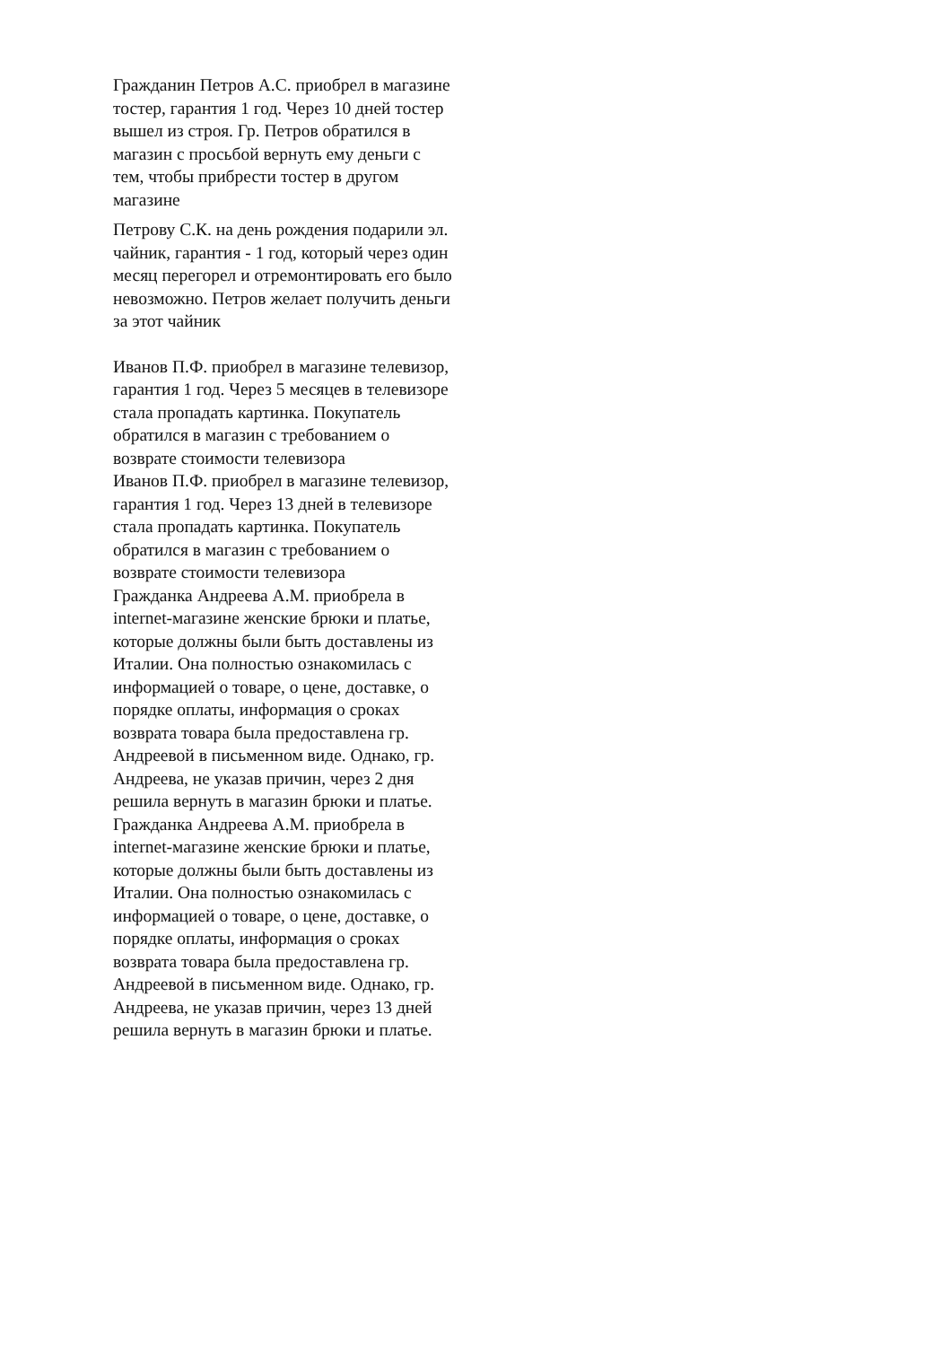Гражданин Петров А.С. приобрел в магазине тостер, гарантия 1 год. Через 10 дней тостер вышел из строя. Гр. Петров обратился в магазин с просьбой вернуть ему деньги с тем, чтобы прибрести тостер в другом магазине
Петрову С.К. на день рождения подарили эл. чайник, гарантия - 1 год, который через один месяц перегорел и отремонтировать его было невозможно. Петров желает получить деньги за этот чайник
Иванов П.Ф. приобрел в магазине телевизор, гарантия 1 год. Через 5 месяцев в телевизоре стала пропадать картинка. Покупатель обратился в магазин с требованием о возврате стоимости телевизора
Иванов П.Ф. приобрел в магазине телевизор, гарантия 1 год. Через 13 дней в телевизоре стала пропадать картинка. Покупатель обратился в магазин с требованием о возврате стоимости телевизора
Гражданка Андреева А.М. приобрела в internet-магазине женские брюки и платье, которые должны были быть доставлены из Италии. Она полностью ознакомилась с информацией о товаре, о цене, доставке, о порядке оплаты, информация о сроках возврата товара была предоставлена гр. Андреевой в письменном виде. Однако, гр. Андреева, не указав причин, через 2 дня решила вернуть в магазин брюки и платье.
Гражданка Андреева А.М. приобрела в internet-магазине женские брюки и платье, которые должны были быть доставлены из Италии. Она полностью ознакомилась с информацией о товаре, о цене, доставке, о порядке оплаты, информация о сроках возврата товара была предоставлена гр. Андреевой в письменном виде. Однако, гр. Андреева, не указав причин, через 13 дней решила вернуть в магазин брюки и платье.